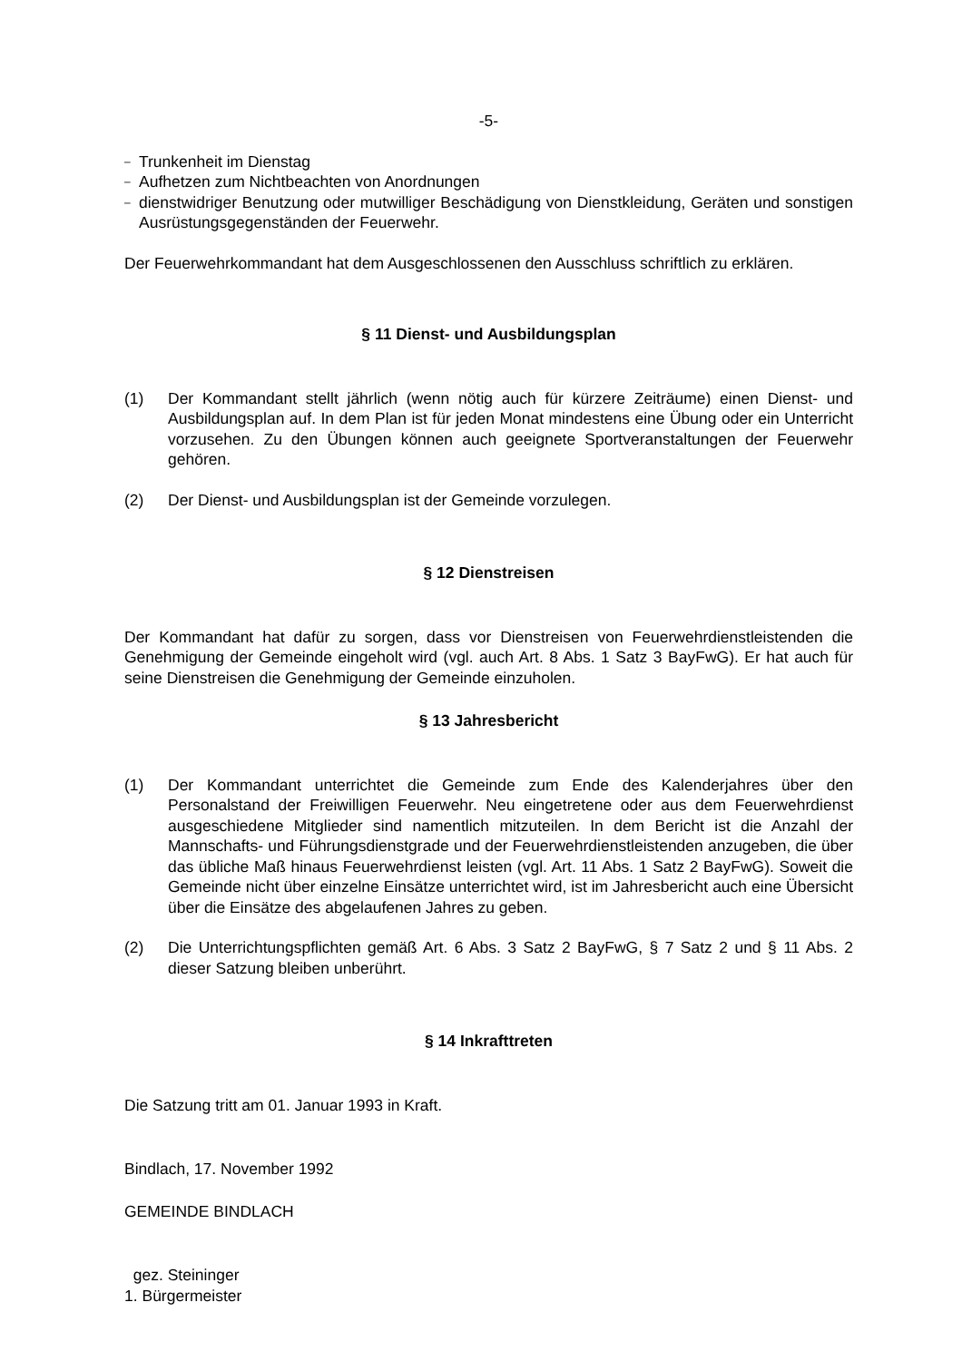-5-
–
Trunkenheit im Dienstag
–
Aufhetzen zum Nichtbeachten von Anordnungen
–
dienstwidriger Benutzung oder mutwilliger Beschädigung von Dienstkleidung, Geräten und sonstigen Ausrüstungsgegenständen der Feuerwehr.
Der Feuerwehrkommandant hat dem Ausgeschlossenen den Ausschluss schriftlich zu erklären.
§ 11 Dienst- und Ausbildungsplan
(1) Der Kommandant stellt jährlich (wenn nötig auch für kürzere Zeiträume) einen Dienst- und Ausbildungsplan auf. In dem Plan ist für jeden Monat mindestens eine Übung oder ein Unterricht vorzusehen. Zu den Übungen können auch geeignete Sportveranstaltungen der Feuerwehr gehören.
(2) Der Dienst- und Ausbildungsplan ist der Gemeinde vorzulegen.
§ 12 Dienstreisen
Der Kommandant hat dafür zu sorgen, dass vor Dienstreisen von Feuerwehrdienstleistenden die Genehmigung der Gemeinde eingeholt wird (vgl. auch Art. 8 Abs. 1 Satz 3 BayFwG). Er hat auch für seine Dienstreisen die Genehmigung der Gemeinde einzuholen.
§ 13 Jahresbericht
(1) Der Kommandant unterrichtet die Gemeinde zum Ende des Kalenderjahres über den Personalstand der Freiwilligen Feuerwehr. Neu eingetretene oder aus dem Feuerwehrdienst ausgeschiedene Mitglieder sind namentlich mitzuteilen. In dem Bericht ist die Anzahl der Mannschafts- und Führungsdienstgrade und der Feuerwehrdienstleistenden anzugeben, die über das übliche Maß hinaus Feuerwehrdienst leisten (vgl. Art. 11 Abs. 1 Satz 2 BayFwG). Soweit die Gemeinde nicht über einzelne Einsätze unterrichtet wird, ist im Jahresbericht auch eine Übersicht über die Einsätze des abgelaufenen Jahres zu geben.
(2) Die Unterrichtungspflichten gemäß Art. 6 Abs. 3 Satz 2 BayFwG, § 7 Satz 2 und § 11 Abs. 2 dieser Satzung bleiben unberührt.
§ 14 Inkrafttreten
Die Satzung tritt am 01. Januar 1993 in Kraft.
Bindlach, 17. November 1992
GEMEINDE BINDLACH
gez. Steininger
1. Bürgermeister